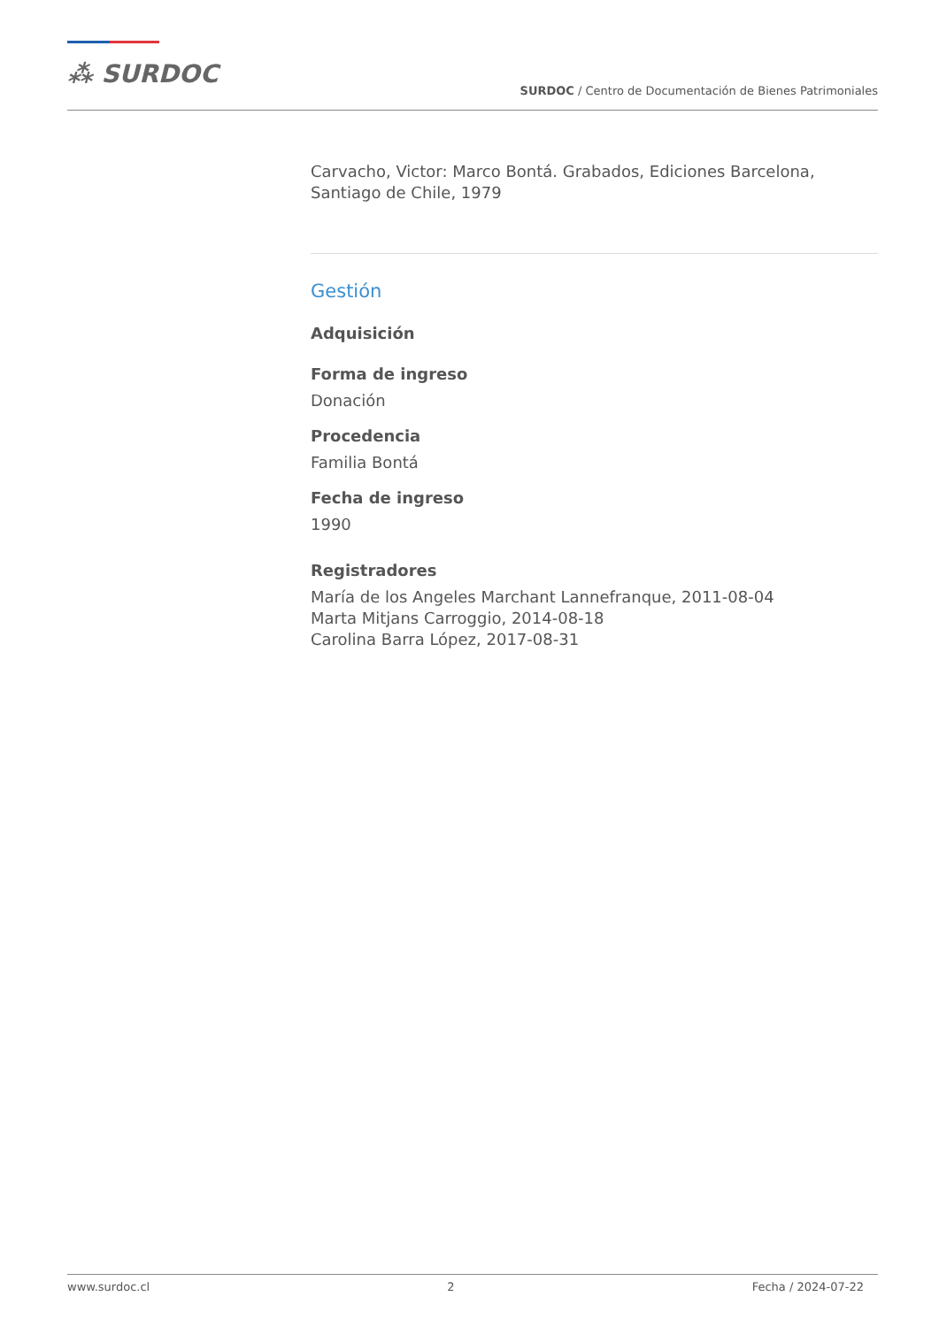⁂ SURDOC
SURDOC / Centro de Documentación de Bienes Patrimoniales
Carvacho, Victor: Marco Bontá. Grabados, Ediciones Barcelona, Santiago de Chile, 1979
Gestión
Adquisición
Forma de ingreso
Donación
Procedencia
Familia Bontá
Fecha de ingreso
1990
Registradores
María de los Angeles Marchant Lannefranque, 2011-08-04
Marta Mitjans Carroggio, 2014-08-18
Carolina Barra López, 2017-08-31
www.surdoc.cl 2 Fecha / 2024-07-22